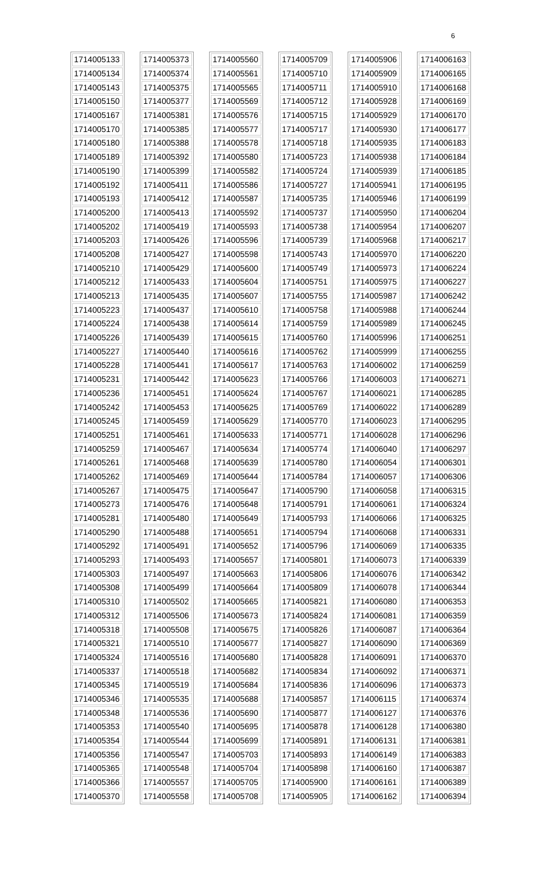6
| 1714005133 |
| 1714005134 |
| 1714005143 |
| 1714005150 |
| 1714005167 |
| 1714005170 |
| 1714005180 |
| 1714005189 |
| 1714005190 |
| 1714005192 |
| 1714005193 |
| 1714005200 |
| 1714005202 |
| 1714005203 |
| 1714005208 |
| 1714005210 |
| 1714005212 |
| 1714005213 |
| 1714005223 |
| 1714005224 |
| 1714005226 |
| 1714005227 |
| 1714005228 |
| 1714005231 |
| 1714005236 |
| 1714005242 |
| 1714005245 |
| 1714005251 |
| 1714005259 |
| 1714005261 |
| 1714005262 |
| 1714005267 |
| 1714005273 |
| 1714005281 |
| 1714005290 |
| 1714005292 |
| 1714005293 |
| 1714005303 |
| 1714005308 |
| 1714005310 |
| 1714005312 |
| 1714005318 |
| 1714005321 |
| 1714005324 |
| 1714005337 |
| 1714005345 |
| 1714005346 |
| 1714005348 |
| 1714005353 |
| 1714005354 |
| 1714005356 |
| 1714005365 |
| 1714005366 |
| 1714005370 |
| 1714005373 |
| 1714005374 |
| 1714005375 |
| 1714005377 |
| 1714005381 |
| 1714005385 |
| 1714005388 |
| 1714005392 |
| 1714005399 |
| 1714005411 |
| 1714005412 |
| 1714005413 |
| 1714005419 |
| 1714005426 |
| 1714005427 |
| 1714005429 |
| 1714005433 |
| 1714005435 |
| 1714005437 |
| 1714005438 |
| 1714005439 |
| 1714005440 |
| 1714005441 |
| 1714005442 |
| 1714005451 |
| 1714005453 |
| 1714005459 |
| 1714005461 |
| 1714005467 |
| 1714005468 |
| 1714005469 |
| 1714005475 |
| 1714005476 |
| 1714005480 |
| 1714005488 |
| 1714005491 |
| 1714005493 |
| 1714005497 |
| 1714005499 |
| 1714005502 |
| 1714005506 |
| 1714005508 |
| 1714005510 |
| 1714005516 |
| 1714005518 |
| 1714005519 |
| 1714005535 |
| 1714005536 |
| 1714005540 |
| 1714005544 |
| 1714005547 |
| 1714005548 |
| 1714005557 |
| 1714005558 |
| 1714005560 |
| 1714005561 |
| 1714005565 |
| 1714005569 |
| 1714005576 |
| 1714005577 |
| 1714005578 |
| 1714005580 |
| 1714005582 |
| 1714005586 |
| 1714005587 |
| 1714005592 |
| 1714005593 |
| 1714005596 |
| 1714005598 |
| 1714005600 |
| 1714005604 |
| 1714005607 |
| 1714005610 |
| 1714005614 |
| 1714005615 |
| 1714005616 |
| 1714005617 |
| 1714005623 |
| 1714005624 |
| 1714005625 |
| 1714005629 |
| 1714005633 |
| 1714005634 |
| 1714005639 |
| 1714005644 |
| 1714005647 |
| 1714005648 |
| 1714005649 |
| 1714005651 |
| 1714005652 |
| 1714005657 |
| 1714005663 |
| 1714005664 |
| 1714005665 |
| 1714005673 |
| 1714005675 |
| 1714005677 |
| 1714005680 |
| 1714005682 |
| 1714005684 |
| 1714005688 |
| 1714005690 |
| 1714005695 |
| 1714005699 |
| 1714005703 |
| 1714005704 |
| 1714005705 |
| 1714005708 |
| 1714005709 |
| 1714005710 |
| 1714005711 |
| 1714005712 |
| 1714005715 |
| 1714005717 |
| 1714005718 |
| 1714005723 |
| 1714005724 |
| 1714005727 |
| 1714005735 |
| 1714005737 |
| 1714005738 |
| 1714005739 |
| 1714005743 |
| 1714005749 |
| 1714005751 |
| 1714005755 |
| 1714005758 |
| 1714005759 |
| 1714005760 |
| 1714005762 |
| 1714005763 |
| 1714005766 |
| 1714005767 |
| 1714005769 |
| 1714005770 |
| 1714005771 |
| 1714005774 |
| 1714005780 |
| 1714005784 |
| 1714005790 |
| 1714005791 |
| 1714005793 |
| 1714005794 |
| 1714005796 |
| 1714005801 |
| 1714005806 |
| 1714005809 |
| 1714005821 |
| 1714005824 |
| 1714005826 |
| 1714005827 |
| 1714005828 |
| 1714005834 |
| 1714005836 |
| 1714005857 |
| 1714005877 |
| 1714005878 |
| 1714005891 |
| 1714005893 |
| 1714005898 |
| 1714005900 |
| 1714005905 |
| 1714005906 |
| 1714005909 |
| 1714005910 |
| 1714005928 |
| 1714005929 |
| 1714005930 |
| 1714005935 |
| 1714005938 |
| 1714005939 |
| 1714005941 |
| 1714005946 |
| 1714005950 |
| 1714005954 |
| 1714005968 |
| 1714005970 |
| 1714005973 |
| 1714005975 |
| 1714005987 |
| 1714005988 |
| 1714005989 |
| 1714005996 |
| 1714005999 |
| 1714006002 |
| 1714006003 |
| 1714006021 |
| 1714006022 |
| 1714006023 |
| 1714006028 |
| 1714006040 |
| 1714006054 |
| 1714006057 |
| 1714006058 |
| 1714006061 |
| 1714006066 |
| 1714006068 |
| 1714006069 |
| 1714006073 |
| 1714006076 |
| 1714006078 |
| 1714006080 |
| 1714006081 |
| 1714006087 |
| 1714006090 |
| 1714006091 |
| 1714006092 |
| 1714006096 |
| 1714006115 |
| 1714006127 |
| 1714006128 |
| 1714006131 |
| 1714006149 |
| 1714006160 |
| 1714006161 |
| 1714006162 |
| 1714006163 |
| 1714006165 |
| 1714006168 |
| 1714006169 |
| 1714006170 |
| 1714006177 |
| 1714006183 |
| 1714006184 |
| 1714006185 |
| 1714006195 |
| 1714006199 |
| 1714006204 |
| 1714006207 |
| 1714006217 |
| 1714006220 |
| 1714006224 |
| 1714006227 |
| 1714006242 |
| 1714006244 |
| 1714006245 |
| 1714006251 |
| 1714006255 |
| 1714006259 |
| 1714006271 |
| 1714006285 |
| 1714006289 |
| 1714006295 |
| 1714006296 |
| 1714006297 |
| 1714006301 |
| 1714006306 |
| 1714006315 |
| 1714006324 |
| 1714006325 |
| 1714006331 |
| 1714006335 |
| 1714006339 |
| 1714006342 |
| 1714006344 |
| 1714006353 |
| 1714006359 |
| 1714006364 |
| 1714006369 |
| 1714006370 |
| 1714006371 |
| 1714006373 |
| 1714006374 |
| 1714006376 |
| 1714006380 |
| 1714006381 |
| 1714006383 |
| 1714006387 |
| 1714006389 |
| 1714006394 |